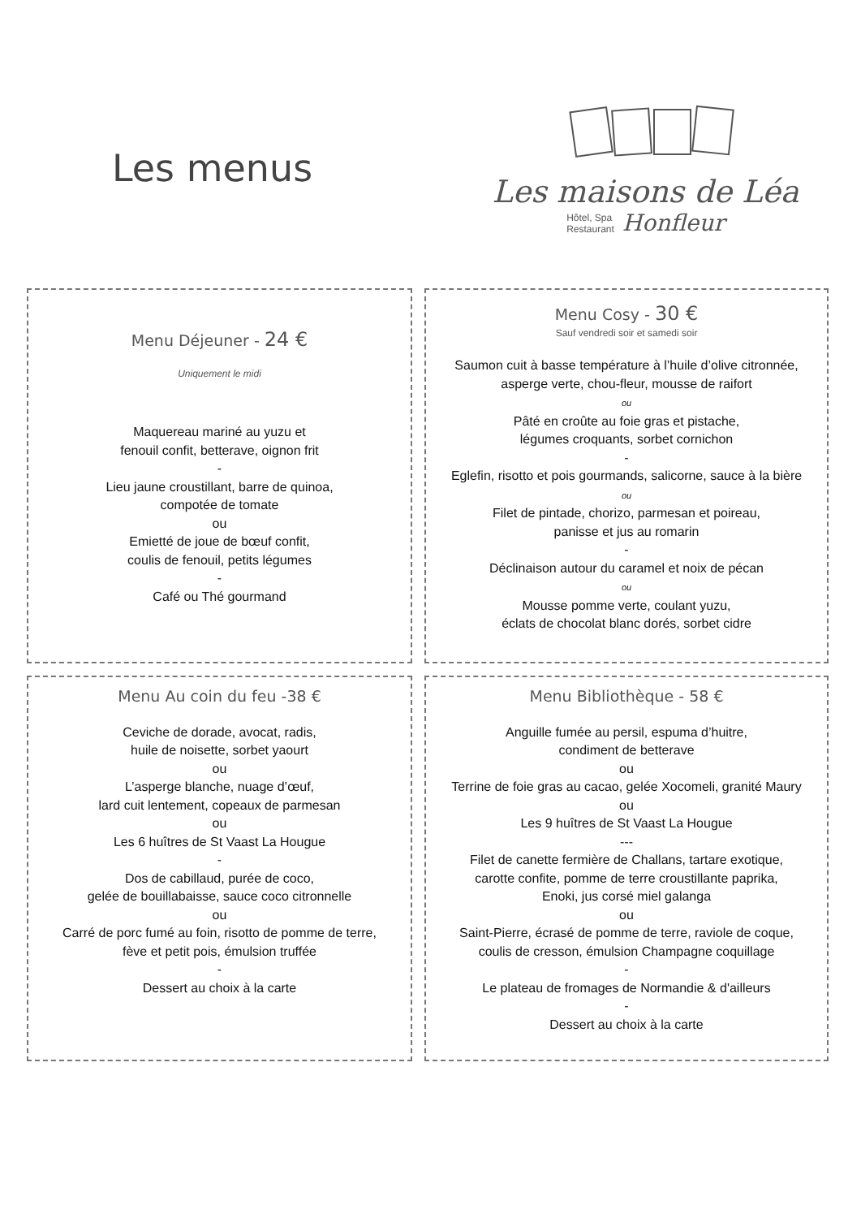Les menus
Les maisons de Léa
Hôtel, Spa
Restaurant Honfleur
Menu Déjeuner - 24 €
Uniquement le midi
Maquereau mariné au yuzu et
fenouil confit, betterave, oignon frit
-
Lieu jaune croustillant, barre de quinoa,
compotée de tomate
ou
Emietté de joue de bœuf confit,
coulis de fenouil, petits légumes
-
Café ou Thé gourmand
Menu Cosy - 30 €
Sauf vendredi soir et samedi soir
Saumon cuit à basse température à l’huile d’olive citronnée,
asperge verte, chou-fleur, mousse de raifort
ou
Pâté en croûte au foie gras et pistache,
légumes croquants, sorbet cornichon
-
Eglefin, risotto et pois gourmands, salicorne, sauce à la bière
ou
Filet de pintade, chorizo, parmesan et poireau,
panisse et jus au romarin
-
Déclinaison autour du caramel et noix de pécan
ou
Mousse pomme verte, coulant yuzu,
éclats de chocolat blanc dorés, sorbet cidre
Menu Au coin du feu -38 €
Ceviche de dorade, avocat, radis,
huile de noisette, sorbet yaourt
ou
L’asperge blanche, nuage d’œuf,
lard cuit lentement, copeaux de parmesan
ou
Les 6 huîtres de St Vaast La Hougue
-
Dos de cabillaud, purée de coco,
gelée de bouillabaisse, sauce coco citronnelle
ou
Carré de porc fumé au foin, risotto de pomme de terre,
fève et petit pois, émulsion truffée
-
Dessert au choix à la carte
Menu Bibliothèque - 58 €
Anguille fumée au persil, espuma d’huitre,
condiment de betterave
ou
Terrine de foie gras au cacao, gelée Xocomeli, granité Maury
ou
Les 9 huîtres de St Vaast La Hougue
---
Filet de canette fermière de Challans, tartare exotique,
carotte confite, pomme de terre croustillante paprika,
Enoki, jus corsé miel galanga
ou
Saint-Pierre, écrasé de pomme de terre, raviole de coque,
coulis de cresson, émulsion Champagne coquillage
-
Le plateau de fromages de Normandie & d'ailleurs
-
Dessert au choix à la carte